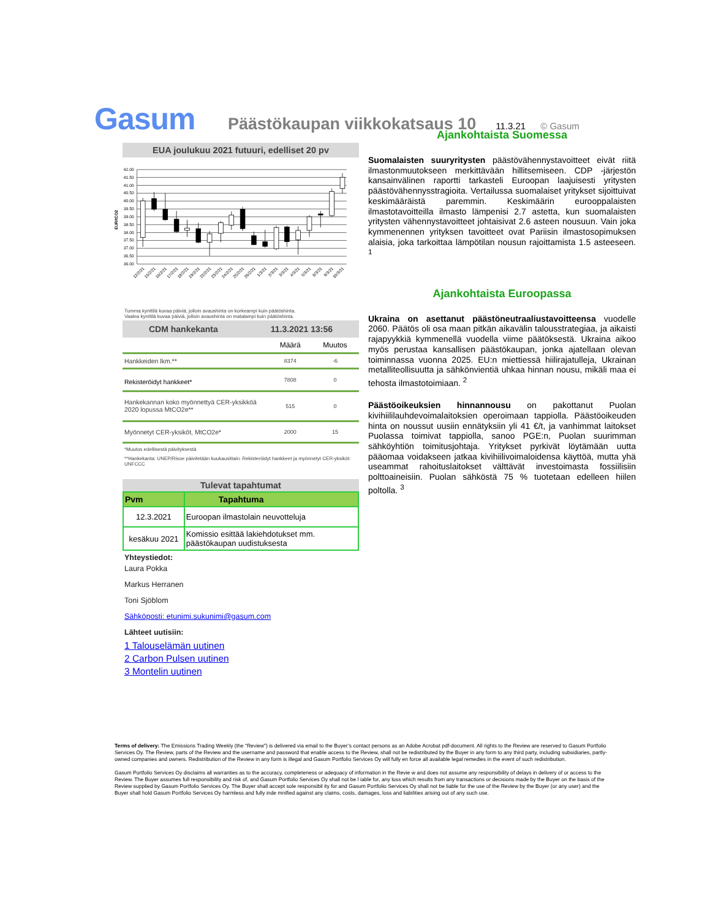Gasum Päästökaupan viikkokatsaus 10 11.3.21 © Gasum
EUA joulukuu 2021 futuuri, edelliset 20 pv
42.00
41.50
41.00
40.50
40.00
39.50
39.00
38.50
38.00
37.50
37.00
36.50
36.00
EUR/tCO2
12/2/21
15/2/21
16/2/21
17/2/21
18/2/21
19/2/21
22/2/21
23/2/21
24/2/21
25/2/21
26/2/21
1/3/21
2/3/21
3/3/21
4/3/21
5/3/21
8/3/21
9/3/21
10/3/21
Tumma kynttilä kuvaa päiviä, jolloin avaushinta on korkeampi kuin päätöshinta.
Vaalea kynttilä kuvaa päiviä, jolloin avaushinta on matalampi kuin päätöshinta.
CDM hankekanta 11.3.2021 13:56
| | Määrä | Muutos |
| Hankkeiden lkm.** | 8374 | -6 |
| Rekisteröidyt hankkeet* | 7808 | 0 |
| Hankekannan koko myönnettyä CER-yksikköä 2020 lopussa MtCO2e** | 515 | 0 |
| Myönnetyt CER-yksiköt, MtCO2e* | 2000 | 15 |
*Muutos edellisestä päivityksestä
**Hankekanta: UNEP/Risoe päivitetään kuukausittain. Rekisteröidyt hankkeet ja myönnetyt CER-yksiköt: UNFCCC
Tulevat tapahtumat
| Pvm | Tapahtuma |
| --- | --- |
| 12.3.2021 | Euroopan ilmastolain neuvotteluja |
| kesäkuu 2021 | Komissio esittää lakiehdotukset mm. päästökaupan uudistuksesta |
Yhteystiedot:
Laura Pokka
Markus Herranen
Toni Sjöblom
Sähköposti: etunimi.sukunimi@gasum.com
Lähteet uutisiin:
1 Talouselämän uutinen
2 Carbon Pulsen uutinen
3 Montelin uutinen
Ajankohtaista Suomessa
Suomalaisten suuryritysten päästövähennystavoitteet eivät riitä ilmastonmuutokseen merkittävään hillitsemiseen. CDP -järjestön kansainvälinen raportti tarkasteli Euroopan laajuisesti yritysten päästövähennysstragioita. Vertailussa suomalaiset yritykset sijoittuivat keskimääräistä paremmin. Keskimäärin eurooppalaisten ilmastotavoitteilla ilmasto lämpenisi 2.7 astetta, kun suomalaisten yritysten vähennystavoitteet johtaisivat 2.6 asteen nousuun. Vain joka kymmenennen yrityksen tavoitteet ovat Pariisin ilmastosopimuksen alaisia, joka tarkoittaa lämpötilan nousun rajoittamista 1.5 asteeseen. <sup>1</sup>
Ajankohtaista Euroopassa
Ukraina on asettanut päästöneutraaliustavoitteensa vuodelle 2060. Päätös oli osa maan pitkän aikavälin talousstrategiaa, ja aikaisti rajapyykkiä kymmenellä vuodella viime päätöksestä. Ukraina aikoo myös perustaa kansallisen päästökaupan, jonka ajatellaan olevan toiminnassa vuonna 2025. EU:n miettiessä hiilirajatulleja, Ukrainan metalliteollisuutta ja sähkönvientiä uhkaa hinnan nousu, mikäli maa ei tehosta ilmastotoimiaan. <sup>2</sup>
Päästöoikeuksien hinnannousu on pakottanut Puolan kivihiililauhdevoimalaitoksien operoimaan tappiolla. Päästöoikeuden hinta on noussut uusiin ennätyksiin yli 41 €/t, ja vanhimmat laitokset Puolassa toimivat tappiolla, sanoo PGE:n, Puolan suurimman sähköyhtiön toimitusjohtaja. Yritykset pyrkivät löytämään uutta pääomaa voidakseen jatkaa kivihiilivoimaloidensa käyttöä, mutta yhä useammat rahoituslaitokset välttävät investoimasta fossiilisiin polttoaineisiin. Puolan sähköstä 75 % tuotetaan edelleen hiilen poltolla. <sup>3</sup>
Terms of delivery: The Emissions Trading Weekly (the “Review”) is delivered via email to the Buyer’s contact persons as an Adobe Acrobat pdf-document. All rights to the Review are reserved to Gasum Portfolio Services Oy. The Review, parts of the Review and the username and password that enable access to the Review, shall not be redistributed by the Buyer in any form to any third party, including subsidiaries, partly-owned companies and owners. Redistribution of the Review in any form is illegal and Gasum Portfolio Services Oy will fully en force all available legal remedies in the event of such redistribution.
Gasum Portfolio Services Oy disclaims all warranties as to the accuracy, completeness or adequacy of information in the Revie w and does not assume any responsibility of delays in delivery of or access to the Review. The Buyer assumes full responsibility and risk of, and Gasum Portfolio Services Oy shall not be l iable for, any loss which results from any transactions or decisions made by the Buyer on the basis of the Review supplied by Gasum Portfolio Services Oy. The Buyer shall accept sole responsibil ity for and Gasum Portfolio Services Oy shall not be liable for the use of the Review by the Buyer (or any user) and the Buyer shall hold Gasum Portfolio Services Oy harmless and fully inde mnified against any claims, costs, damages, loss and liabilities arising out of any such use.